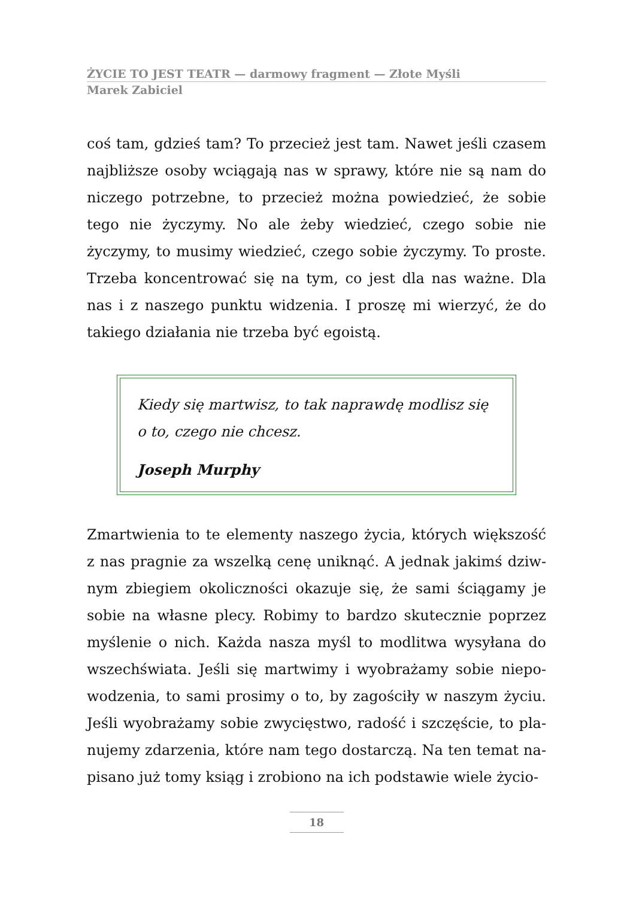ŻYCIE TO JEST TEATR — darmowy fragment — Złote Myśli
Marek Zabiciel
coś tam, gdzieś tam? To przecież jest tam. Nawet jeśli czasem najbliższe osoby wciągają nas w sprawy, które nie są nam do niczego potrzebne, to przecież można powiedzieć, że sobie tego nie życzymy. No ale żeby wiedzieć, czego sobie nie życzymy, to musimy wiedzieć, czego sobie życzymy. To proste. Trzeba kon­centrować się na tym, co jest dla nas ważne. Dla nas i z naszego punktu widzenia. I proszę mi wierzyć, że do takiego działania nie trzeba być egoistą.
Kiedy się martwisz, to tak naprawdę modlisz się o to, czego nie chcesz.
Joseph Murphy
Zmartwienia to te elementy naszego życia, których większość z nas pragnie za wszelką cenę uniknąć. A jednak jakimś dziw­nym zbiegiem okoliczności okazuje się, że sami ściągamy je so­bie na własne plecy. Robimy to bardzo skutecznie poprzez my­ślenie o nich. Każda nasza myśl to modlitwa wysyłana do wszechświata. Jeśli się martwimy i wyobrażamy sobie niepo­wodzenia, to sami prosimy o to, by zagościły w naszym życiu. Jeśli wyobrażamy sobie zwycięstwo, radość i szczęście, to pla­nujemy zdarzenia, które nam tego dostarczą. Na ten temat na­pisano już tomy ksiąg i zrobiono na ich podstawie wiele życio-
18